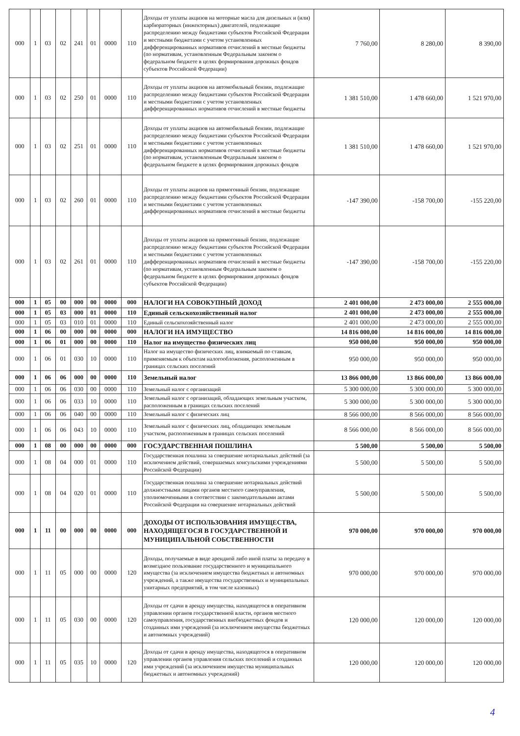| 000 | 1 | 03 | 02 | 241 | 01 | 0000 | 110 | Доходы от уплаты акцизов на моторные масла для дизельных и (или) карбюраторных (инжекторных) двигателей, подлежащие распределению между бюджетами субъектов Российской Федерации и местными бюджетами с учетом установленных дифференцированных нормативов отчислений в местные бюджеты (по нормативам, установленным Федеральным законом о федеральном бюджете в целях формирования дорожных фондов субъектов Российской Федерации) | 7 760,00 | 8 280,00 | 8 390,00 |
| 000 | 1 | 03 | 02 | 250 | 01 | 0000 | 110 | Доходы от уплаты акцизов на автомобильный бензин, подлежащие распределению между бюджетами субъектов Российской Федерации и местными бюджетами с учетом установленных дифференцированных нормативов отчислений в местные бюджеты | 1 381 510,00 | 1 478 660,00 | 1 521 970,00 |
| 000 | 1 | 03 | 02 | 251 | 01 | 0000 | 110 | Доходы от уплаты акцизов на автомобильный бензин, подлежащие распределению между бюджетами субъектов Российской Федерации и местными бюджетами с учетом установленных дифференцированных нормативов отчислений в местные бюджеты (по нормативам, установленным Федеральным законом о федеральном бюджете в целях формирования дорожных фондов | 1 381 510,00 | 1 478 660,00 | 1 521 970,00 |
| 000 | 1 | 03 | 02 | 260 | 01 | 0000 | 110 | Доходы от уплаты акцизов на прямогонный бензин, подлежащие распределению между бюджетами субъектов Российской Федерации и местными бюджетами с учетом установленных дифференцированных нормативов отчислений в местные бюджеты | -147 390,00 | -158 700,00 | -155 220,00 |
| 000 | 1 | 03 | 02 | 261 | 01 | 0000 | 110 | Доходы от уплаты акцизов на прямогонный бензин, подлежащие распределению между бюджетами субъектов Российской Федерации и местными бюджетами с учетом установленных дифференцированных нормативов отчислений в местные бюджеты (по нормативам, установленным Федеральным законом о федеральном бюджете в целях формирования дорожных фондов субъектов Российской Федерации) | -147 390,00 | -158 700,00 | -155 220,00 |
| 000 | 1 | 05 | 00 | 000 | 00 | 0000 | 000 | НАЛОГИ НА СОВОКУПНЫЙ ДОХОД | 2 401 000,00 | 2 473 000,00 | 2 555 000,00 |
| 000 | 1 | 05 | 03 | 000 | 01 | 0000 | 110 | Единый сельскохозяйственный налог | 2 401 000,00 | 2 473 000,00 | 2 555 000,00 |
| 000 | 1 | 05 | 03 | 010 | 01 | 0000 | 110 | Единый сельскохозяйственный налог | 2 401 000,00 | 2 473 000,00 | 2 555 000,00 |
| 000 | 1 | 06 | 00 | 000 | 00 | 0000 | 000 | НАЛОГИ НА ИМУЩЕСТВО | 14 816 000,00 | 14 816 000,00 | 14 816 000,00 |
| 000 | 1 | 06 | 01 | 000 | 00 | 0000 | 110 | Налог на имущество физических лиц | 950 000,00 | 950 000,00 | 950 000,00 |
| 000 | 1 | 06 | 01 | 030 | 10 | 0000 | 110 | Налог на имущество физических лиц, взимаемый по ставкам, применяемым к объектам налогообложения, расположенным в границах сельских поселений | 950 000,00 | 950 000,00 | 950 000,00 |
| 000 | 1 | 06 | 06 | 000 | 00 | 0000 | 110 | Земельный налог | 13 866 000,00 | 13 866 000,00 | 13 866 000,00 |
| 000 | 1 | 06 | 06 | 030 | 00 | 0000 | 110 | Земельный налог с организаций | 5 300 000,00 | 5 300 000,00 | 5 300 000,00 |
| 000 | 1 | 06 | 06 | 033 | 10 | 0000 | 110 | Земельный налог с организаций, обладающих земельным участком, расположенным в границах сельских поселений | 5 300 000,00 | 5 300 000,00 | 5 300 000,00 |
| 000 | 1 | 06 | 06 | 040 | 00 | 0000 | 110 | Земельный налог с физических лиц | 8 566 000,00 | 8 566 000,00 | 8 566 000,00 |
| 000 | 1 | 06 | 06 | 043 | 10 | 0000 | 110 | Земельный налог с физических лиц, обладающих земельным участком, расположенным в границах сельских поселений | 8 566 000,00 | 8 566 000,00 | 8 566 000,00 |
| 000 | 1 | 08 | 00 | 000 | 00 | 0000 | 000 | ГОСУДАРСТВЕННАЯ ПОШЛИНА | 5 500,00 | 5 500,00 | 5 500,00 |
| 000 | 1 | 08 | 04 | 000 | 01 | 0000 | 110 | Государственная пошлина за совершение нотариальных действий (за исключением действий, совершаемых консульскими учреждениями Российской Федерации) | 5 500,00 | 5 500,00 | 5 500,00 |
| 000 | 1 | 08 | 04 | 020 | 01 | 0000 | 110 | Государственная пошлина за совершение нотариальных действий должностными лицами органов местного самоуправления, уполномоченными в соответствии с законодательными актами Российской Федерации на совершение нотариальных действий | 5 500,00 | 5 500,00 | 5 500,00 |
| 000 | 1 | 11 | 00 | 000 | 00 | 0000 | 000 | ДОХОДЫ ОТ ИСПОЛЬЗОВАНИЯ ИМУЩЕСТВА, НАХОДЯЩЕГОСЯ В ГОСУДАРСТВЕННОЙ И МУНИЦИПАЛЬНОЙ СОБСТВЕННОСТИ | 970 000,00 | 970 000,00 | 970 000,00 |
| 000 | 1 | 11 | 05 | 000 | 00 | 0000 | 120 | Доходы, получаемые в виде арендной либо иной платы за передачу в возмездное пользование государственного и муниципального имущества (за исключением имущества бюджетных и автономных учреждений, а также имущества государственных и муниципальных унитарных предприятий, в том числе казенных) | 970 000,00 | 970 000,00 | 970 000,00 |
| 000 | 1 | 11 | 05 | 030 | 00 | 0000 | 120 | Доходы от сдачи в аренду имущества, находящегося в оперативном управлении органов государственной власти, органов местного самоуправления, государственных внебюджетных фондов и созданных ими учреждений (за исключением имущества бюджетных и автономных учреждений) | 120 000,00 | 120 000,00 | 120 000,00 |
| 000 | 1 | 11 | 05 | 035 | 10 | 0000 | 120 | Доходы от сдачи в аренду имущества, находящегося в оперативном управлении органов управления сельских поселений и созданных ими учреждений (за исключением имущества муниципальных бюджетных и автономных учреждений) | 120 000,00 | 120 000,00 | 120 000,00 |
4